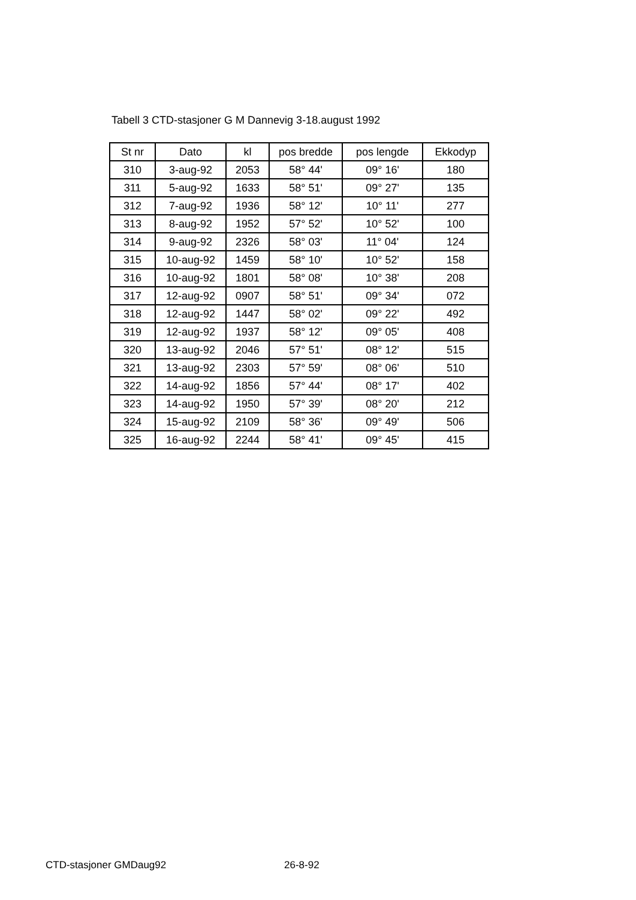Tabell 3 CTD-stasjoner G M Dannevig 3-18.august 1992
| St nr | Dato | kl | pos bredde | pos lengde | Ekkodyp |
| --- | --- | --- | --- | --- | --- |
| 310 | 3-aug-92 | 2053 | 58° 44' | 09° 16' | 180 |
| 311 | 5-aug-92 | 1633 | 58° 51' | 09° 27' | 135 |
| 312 | 7-aug-92 | 1936 | 58° 12' | 10° 11' | 277 |
| 313 | 8-aug-92 | 1952 | 57° 52' | 10° 52' | 100 |
| 314 | 9-aug-92 | 2326 | 58° 03' | 11° 04' | 124 |
| 315 | 10-aug-92 | 1459 | 58° 10' | 10° 52' | 158 |
| 316 | 10-aug-92 | 1801 | 58° 08' | 10° 38' | 208 |
| 317 | 12-aug-92 | 0907 | 58° 51' | 09° 34' | 072 |
| 318 | 12-aug-92 | 1447 | 58° 02' | 09° 22' | 492 |
| 319 | 12-aug-92 | 1937 | 58° 12' | 09° 05' | 408 |
| 320 | 13-aug-92 | 2046 | 57° 51' | 08° 12' | 515 |
| 321 | 13-aug-92 | 2303 | 57° 59' | 08° 06' | 510 |
| 322 | 14-aug-92 | 1856 | 57° 44' | 08° 17' | 402 |
| 323 | 14-aug-92 | 1950 | 57° 39' | 08° 20' | 212 |
| 324 | 15-aug-92 | 2109 | 58° 36' | 09° 49' | 506 |
| 325 | 16-aug-92 | 2244 | 58° 41' | 09° 45' | 415 |
CTD-stasjoner GMDaug92 26-8-92